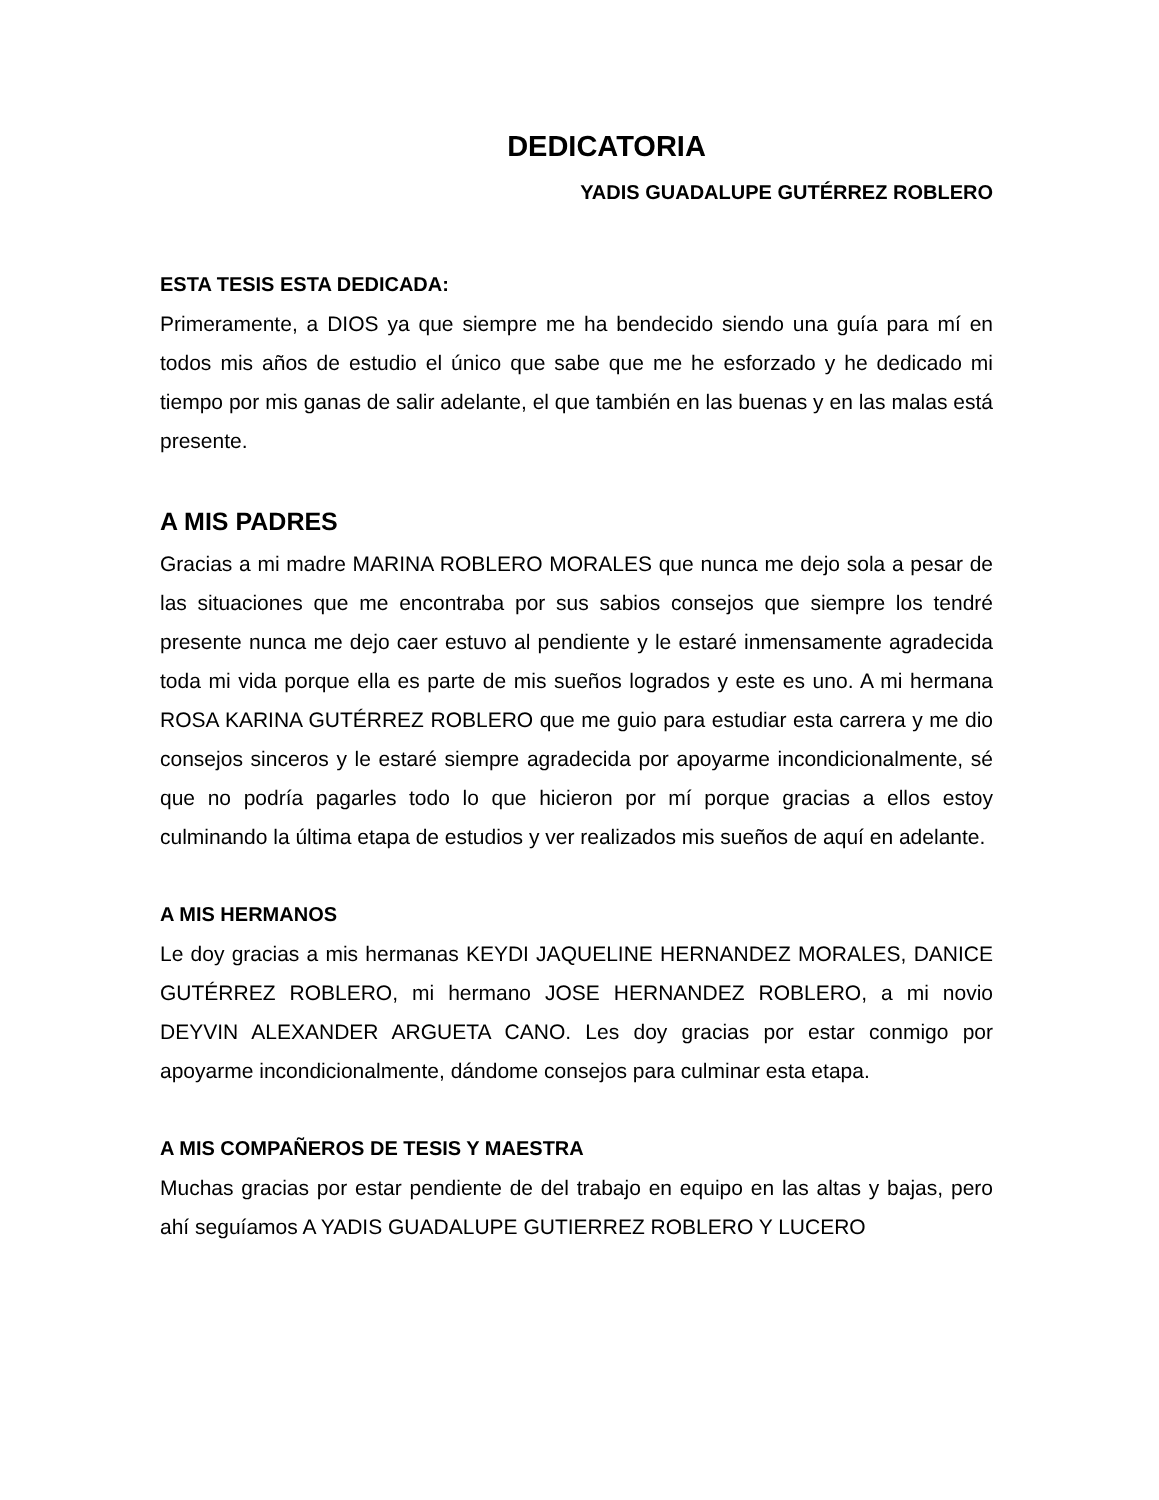DEDICATORIA
YADIS GUADALUPE GUTÉRREZ ROBLERO
ESTA TESIS ESTA DEDICADA:
Primeramente, a DIOS ya que siempre me ha bendecido siendo una guía para mí en todos mis años de estudio el único que sabe que me he esforzado y he dedicado mi tiempo por mis ganas de salir adelante, el que también en las buenas y en las malas está presente.
A MIS PADRES
Gracias a mi madre MARINA ROBLERO MORALES que nunca me dejo sola a pesar de las situaciones que me encontraba por sus sabios consejos que siempre los tendré presente nunca me dejo caer estuvo al pendiente y le estaré inmensamente agradecida toda mi vida porque ella es parte de mis sueños logrados y este es uno. A mi hermana ROSA KARINA GUTÉRREZ ROBLERO que me guio para estudiar esta carrera y me dio consejos sinceros y le estaré siempre agradecida por apoyarme incondicionalmente, sé que no podría pagarles todo lo que hicieron por mí porque gracias a ellos estoy culminando la última etapa de estudios y ver realizados mis sueños de aquí en adelante.
A MIS HERMANOS
Le doy gracias a mis hermanas KEYDI JAQUELINE HERNANDEZ MORALES, DANICE GUTÉRREZ ROBLERO, mi hermano JOSE HERNANDEZ ROBLERO, a mi novio DEYVIN ALEXANDER ARGUETA CANO. Les doy gracias por estar conmigo por apoyarme incondicionalmente, dándome consejos para culminar esta etapa.
A MIS COMPAÑEROS DE TESIS Y MAESTRA
Muchas gracias por estar pendiente de del trabajo en equipo en las altas y bajas, pero ahí seguíamos A YADIS GUADALUPE GUTIERREZ ROBLERO Y LUCERO